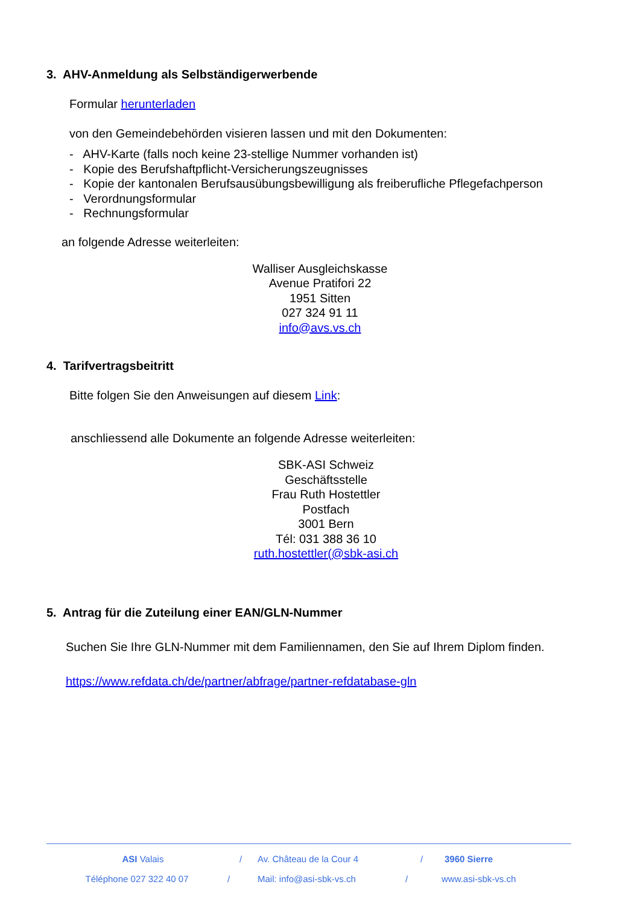3. AHV-Anmeldung als Selbständigerwerbende
Formular herunterladen
von den Gemeindebehörden visieren lassen und mit den Dokumenten:
- AHV-Karte (falls noch keine 23-stellige Nummer vorhanden ist)
- Kopie des Berufshaftpflicht-Versicherungszeugnisses
- Kopie der kantonalen Berufsausübungsbewilligung als freiberufliche Pflegefachperson
- Verordnungsformular
- Rechnungsformular
an folgende Adresse weiterleiten:
Walliser Ausgleichskasse
Avenue Pratifori 22
1951 Sitten
027 324 91 11
info@avs.vs.ch
4. Tarifvertragsbeitritt
Bitte folgen Sie den Anweisungen auf diesem Link:
anschliessend alle Dokumente an folgende Adresse weiterleiten:
SBK-ASI Schweiz
Geschäftsstelle
Frau Ruth Hostettler
Postfach
3001 Bern
Tél: 031 388 36 10
ruth.hostettler(@sbk-asi.ch
5. Antrag für die Zuteilung einer EAN/GLN-Nummer
Suchen Sie Ihre GLN-Nummer mit dem Familiennamen, den Sie auf Ihrem Diplom finden.
https://www.refdata.ch/de/partner/abfrage/partner-refdatabase-gln
ASI Valais / Av. Château de la Cour 4 / 3960 Sierre
Téléphone 027 322 40 07 / Mail: info@asi-sbk-vs.ch / www.asi-sbk-vs.ch